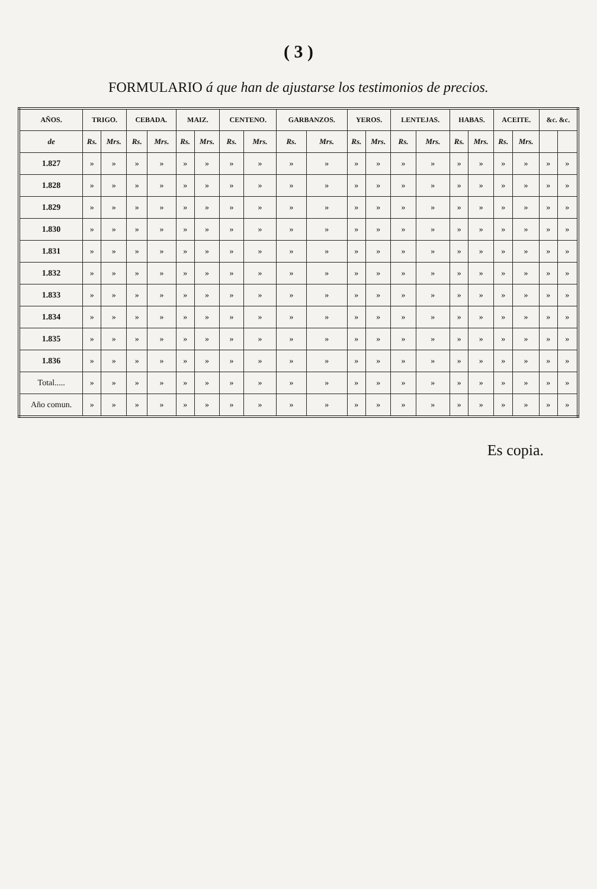( 3 )
FORMULARIO á que han de ajustarse los testimonios de precios.
| AÑOS. | TRIGO. | | CEBADA. | | MAIZ. | | CENTENO. | | GARBANZOS. | | YEROS. | | LENTEJAS. | | HABAS. | | ACEITE. | | &c. &c. | |
| --- | --- | --- | --- | --- | --- | --- | --- | --- | --- | --- | --- | --- | --- | --- | --- | --- | --- | --- | --- | --- |
| de | Rs. | Mrs. | Rs. | Mrs. | Rs. | Mrs. | Rs. | Mrs. | Rs. | Mrs. | Rs. | Mrs. | Rs. | Mrs. | Rs. | Mrs. | Rs. | Mrs. | | |
| 1.827 | » | » | » | » | » | » | » | » | » | » | » | » | » | » | » | » | » | » | » | » |
| 1.828 | » | » | » | » | » | » | » | » | » | » | » | » | » | » | » | » | » | » | » | » |
| 1.829 | » | » | » | » | » | » | » | » | » | » | » | » | » | » | » | » | » | » | » | » |
| 1.830 | » | » | » | » | » | » | » | » | » | » | » | » | » | » | » | » | » | » | » | » |
| 1.831 | » | » | » | » | » | » | » | » | » | » | » | » | » | » | » | » | » | » | » | » |
| 1.832 | » | » | » | » | » | » | » | » | » | » | » | » | » | » | » | » | » | » | » | » |
| 1.833 | » | » | » | » | » | » | » | » | » | » | » | » | » | » | » | » | » | » | » | » |
| 1.834 | » | » | » | » | » | » | » | » | » | » | » | » | » | » | » | » | » | » | » | » |
| 1.835 | » | » | » | » | » | » | » | » | » | » | » | » | » | » | » | » | » | » | » | » |
| 1.836 | » | » | » | » | » | » | » | » | » | » | » | » | » | » | » | » | » | » | » | » |
| Total..... | » | » | » | » | » | » | » | » | » | » | » | » | » | » | » | » | » | » | » | » |
| Año comun. | » | » | » | » | » | » | » | » | » | » | » | » | » | » | » | » | » | » | » | » |
Es copia.